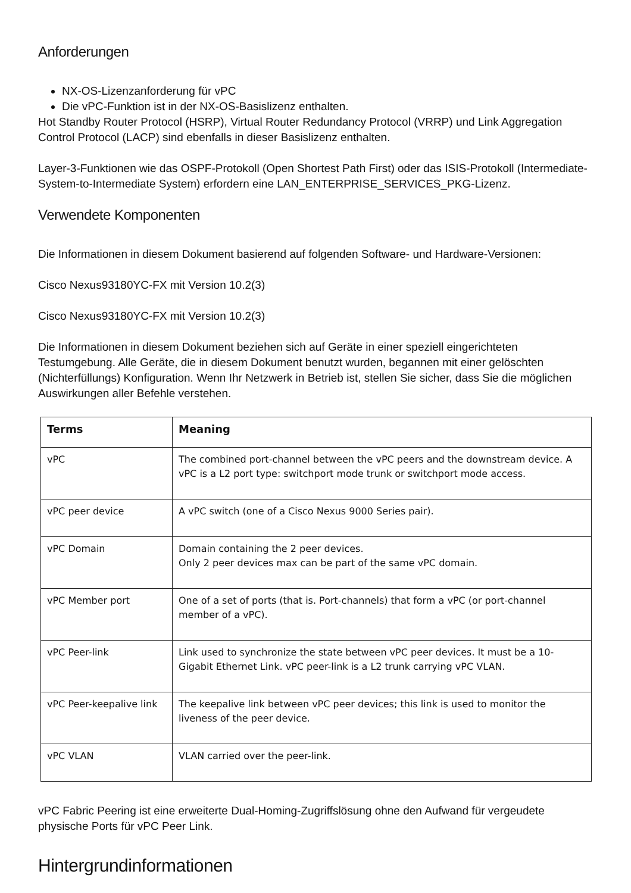Anforderungen
NX-OS-Lizenzanforderung für vPC
Die vPC-Funktion ist in der NX-OS-Basislizenz enthalten.
Hot Standby Router Protocol (HSRP), Virtual Router Redundancy Protocol (VRRP) und Link Aggregation Control Protocol (LACP) sind ebenfalls in dieser Basislizenz enthalten.
Layer-3-Funktionen wie das OSPF-Protokoll (Open Shortest Path First) oder das ISIS-Protokoll (Intermediate-System-to-Intermediate System) erfordern eine LAN_ENTERPRISE_SERVICES_PKG-Lizenz.
Verwendete Komponenten
Die Informationen in diesem Dokument basierend auf folgenden Software- und Hardware-Versionen:
Cisco Nexus93180YC-FX mit Version 10.2(3)
Cisco Nexus93180YC-FX mit Version 10.2(3)
Die Informationen in diesem Dokument beziehen sich auf Geräte in einer speziell eingerichteten Testumgebung. Alle Geräte, die in diesem Dokument benutzt wurden, begannen mit einer gelöschten (Nichterfüllungs) Konfiguration. Wenn Ihr Netzwerk in Betrieb ist, stellen Sie sicher, dass Sie die möglichen Auswirkungen aller Befehle verstehen.
| Terms | Meaning |
| --- | --- |
| vPC | The combined port-channel between the vPC peers and the downstream device. A vPC is a L2 port type: switchport mode trunk or switchport mode access. |
| vPC peer device | A vPC switch (one of a Cisco Nexus 9000 Series pair). |
| vPC Domain | Domain containing the 2 peer devices. Only 2 peer devices max can be part of the same vPC domain. |
| vPC Member port | One of a set of ports (that is. Port-channels) that form a vPC (or port-channel member of a vPC). |
| vPC Peer-link | Link used to synchronize the state between vPC peer devices. It must be a 10-Gigabit Ethernet Link. vPC peer-link is a L2 trunk carrying vPC VLAN. |
| vPC Peer-keepalive link | The keepalive link between vPC peer devices; this link is used to monitor the liveness of the peer device. |
| vPC VLAN | VLAN carried over the peer-link. |
vPC Fabric Peering ist eine erweiterte Dual-Homing-Zugriffslösung ohne den Aufwand für vergeudete physische Ports für vPC Peer Link.
Hintergrundinformationen